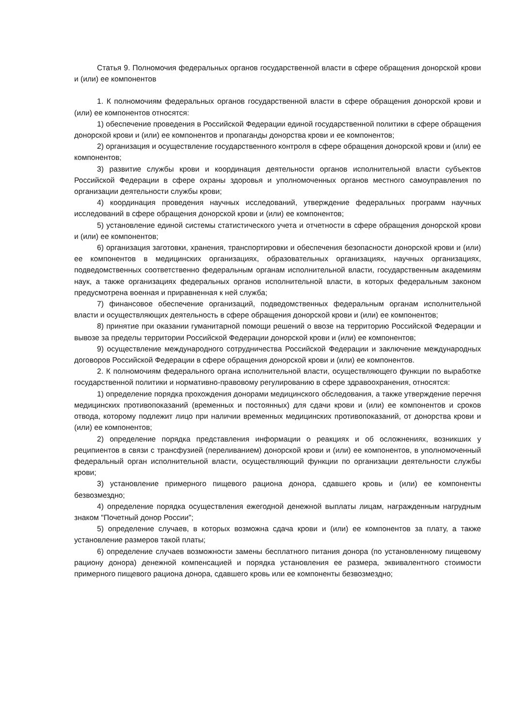Статья 9. Полномочия федеральных органов государственной власти в сфере обращения донорской крови и (или) ее компонентов
1. К полномочиям федеральных органов государственной власти в сфере обращения донорской крови и (или) ее компонентов относятся:
1) обеспечение проведения в Российской Федерации единой государственной политики в сфере обращения донорской крови и (или) ее компонентов и пропаганды донорства крови и ее компонентов;
2) организация и осуществление государственного контроля в сфере обращения донорской крови и (или) ее компонентов;
3) развитие службы крови и координация деятельности органов исполнительной власти субъектов Российской Федерации в сфере охраны здоровья и уполномоченных органов местного самоуправления по организации деятельности службы крови;
4) координация проведения научных исследований, утверждение федеральных программ научных исследований в сфере обращения донорской крови и (или) ее компонентов;
5) установление единой системы статистического учета и отчетности в сфере обращения донорской крови и (или) ее компонентов;
6) организация заготовки, хранения, транспортировки и обеспечения безопасности донорской крови и (или) ее компонентов в медицинских организациях, образовательных организациях, научных организациях, подведомственных соответственно федеральным органам исполнительной власти, государственным академиям наук, а также организациях федеральных органов исполнительной власти, в которых федеральным законом предусмотрена военная и приравненная к ней служба;
7) финансовое обеспечение организаций, подведомственных федеральным органам исполнительной власти и осуществляющих деятельность в сфере обращения донорской крови и (или) ее компонентов;
8) принятие при оказании гуманитарной помощи решений о ввозе на территорию Российской Федерации и вывозе за пределы территории Российской Федерации донорской крови и (или) ее компонентов;
9) осуществление международного сотрудничества Российской Федерации и заключение международных договоров Российской Федерации в сфере обращения донорской крови и (или) ее компонентов.
2. К полномочиям федерального органа исполнительной власти, осуществляющего функции по выработке государственной политики и нормативно-правовому регулированию в сфере здравоохранения, относятся:
1) определение порядка прохождения донорами медицинского обследования, а также утверждение перечня медицинских противопоказаний (временных и постоянных) для сдачи крови и (или) ее компонентов и сроков отвода, которому подлежит лицо при наличии временных медицинских противопоказаний, от донорства крови и (или) ее компонентов;
2) определение порядка представления информации о реакциях и об осложнениях, возникших у реципиентов в связи с трансфузией (переливанием) донорской крови и (или) ее компонентов, в уполномоченный федеральный орган исполнительной власти, осуществляющий функции по организации деятельности службы крови;
3) установление примерного пищевого рациона донора, сдавшего кровь и (или) ее компоненты безвозмездно;
4) определение порядка осуществления ежегодной денежной выплаты лицам, награжденным нагрудным знаком "Почетный донор России";
5) определение случаев, в которых возможна сдача крови и (или) ее компонентов за плату, а также установление размеров такой платы;
6) определение случаев возможности замены бесплатного питания донора (по установленному пищевому рациону донора) денежной компенсацией и порядка установления ее размера, эквивалентного стоимости примерного пищевого рациона донора, сдавшего кровь или ее компоненты безвозмездно;